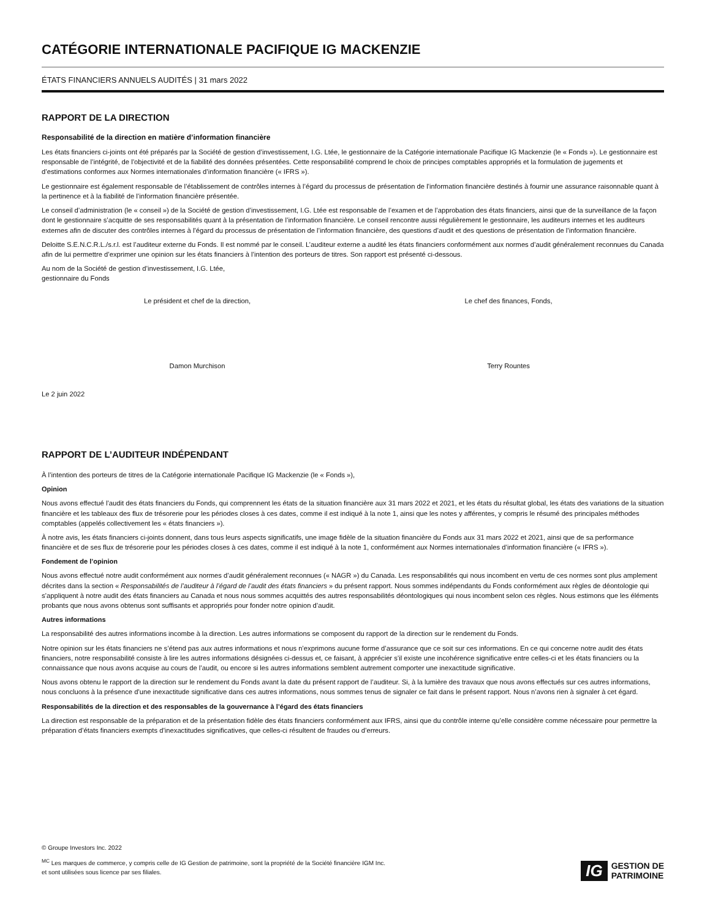CATÉGORIE INTERNATIONALE PACIFIQUE IG MACKENZIE
ÉTATS FINANCIERS ANNUELS AUDITÉS | 31 mars 2022
RAPPORT DE LA DIRECTION
Responsabilité de la direction en matière d’information financière
Les états financiers ci-joints ont été préparés par la Société de gestion d’investissement, I.G. Ltée, le gestionnaire de la Catégorie internationale Pacifique IG Mackenzie (le « Fonds »). Le gestionnaire est responsable de l’intégrité, de l’objectivité et de la fiabilité des données présentées. Cette responsabilité comprend le choix de principes comptables appropriés et la formulation de jugements et d’estimations conformes aux Normes internationales d’information financière (« IFRS »).
Le gestionnaire est également responsable de l’établissement de contrôles internes à l’égard du processus de présentation de l’information financière destinés à fournir une assurance raisonnable quant à la pertinence et à la fiabilité de l’information financière présentée.
Le conseil d’administration (le « conseil ») de la Société de gestion d’investissement, I.G. Ltée est responsable de l’examen et de l’approbation des états financiers, ainsi que de la surveillance de la façon dont le gestionnaire s’acquitte de ses responsabilités quant à la présentation de l’information financière. Le conseil rencontre aussi régulièrement le gestionnaire, les auditeurs internes et les auditeurs externes afin de discuter des contrôles internes à l’égard du processus de présentation de l’information financière, des questions d’audit et des questions de présentation de l’information financière.
Deloitte S.E.N.C.R.L./s.r.l. est l’auditeur externe du Fonds. Il est nommé par le conseil. L’auditeur externe a audité les états financiers conformément aux normes d’audit généralement reconnues du Canada afin de lui permettre d’exprimer une opinion sur les états financiers à l’intention des porteurs de titres. Son rapport est présenté ci-dessous.
Au nom de la Société de gestion d’investissement, I.G. Ltée,
gestionnaire du Fonds
Le président et chef de la direction,
Damon Murchison
Le chef des finances, Fonds,
Terry Rountes
Le 2 juin 2022
RAPPORT DE L’AUDITEUR INDÉPENDANT
À l’intention des porteurs de titres de la Catégorie internationale Pacifique IG Mackenzie (le « Fonds »),
Opinion
Nous avons effectué l’audit des états financiers du Fonds, qui comprennent les états de la situation financière aux 31 mars 2022 et 2021, et les états du résultat global, les états des variations de la situation financière et les tableaux des flux de trésorerie pour les périodes closes à ces dates, comme il est indiqué à la note 1, ainsi que les notes y afférentes, y compris le résumé des principales méthodes comptables (appelés collectivement les « états financiers »).
À notre avis, les états financiers ci-joints donnent, dans tous leurs aspects significatifs, une image fidèle de la situation financière du Fonds aux 31 mars 2022 et 2021, ainsi que de sa performance financière et de ses flux de trésorerie pour les périodes closes à ces dates, comme il est indiqué à la note 1, conformément aux Normes internationales d’information financière (« IFRS »).
Fondement de l’opinion
Nous avons effectué notre audit conformément aux normes d’audit généralement reconnues (« NAGR ») du Canada. Les responsabilités qui nous incombent en vertu de ces normes sont plus amplement décrites dans la section « Responsabilités de l’auditeur à l’égard de l’audit des états financiers » du présent rapport. Nous sommes indépendants du Fonds conformément aux règles de déontologie qui s’appliquent à notre audit des états financiers au Canada et nous nous sommes acquittés des autres responsabilités déontologiques qui nous incombent selon ces règles. Nous estimons que les éléments probants que nous avons obtenus sont suffisants et appropriés pour fonder notre opinion d’audit.
Autres informations
La responsabilité des autres informations incombe à la direction. Les autres informations se composent du rapport de la direction sur le rendement du Fonds.
Notre opinion sur les états financiers ne s’étend pas aux autres informations et nous n’exprimons aucune forme d’assurance que ce soit sur ces informations. En ce qui concerne notre audit des états financiers, notre responsabilité consiste à lire les autres informations désignées ci-dessus et, ce faisant, à apprécier s’il existe une incohérence significative entre celles-ci et les états financiers ou la connaissance que nous avons acquise au cours de l’audit, ou encore si les autres informations semblent autrement comporter une inexactitude significative.
Nous avons obtenu le rapport de la direction sur le rendement du Fonds avant la date du présent rapport de l’auditeur. Si, à la lumière des travaux que nous avons effectués sur ces autres informations, nous concluons à la présence d’une inexactitude significative dans ces autres informations, nous sommes tenus de signaler ce fait dans le présent rapport. Nous n’avons rien à signaler à cet égard.
Responsabilités de la direction et des responsables de la gouvernance à l’égard des états financiers
La direction est responsable de la préparation et de la présentation fidèle des états financiers conformément aux IFRS, ainsi que du contrôle interne qu’elle considère comme nécessaire pour permettre la préparation d’états financiers exempts d’inexactitudes significatives, que celles-ci résultent de fraudes ou d’erreurs.
© Groupe Investors Inc. 2022
<sup>MC</sup> Les marques de commerce, y compris celle de IG Gestion de patrimoine, sont la propriété de la Société financière IGM Inc.
et sont utilisées sous licence par ses filiales.
IG GESTION DE
PATRIMOINE